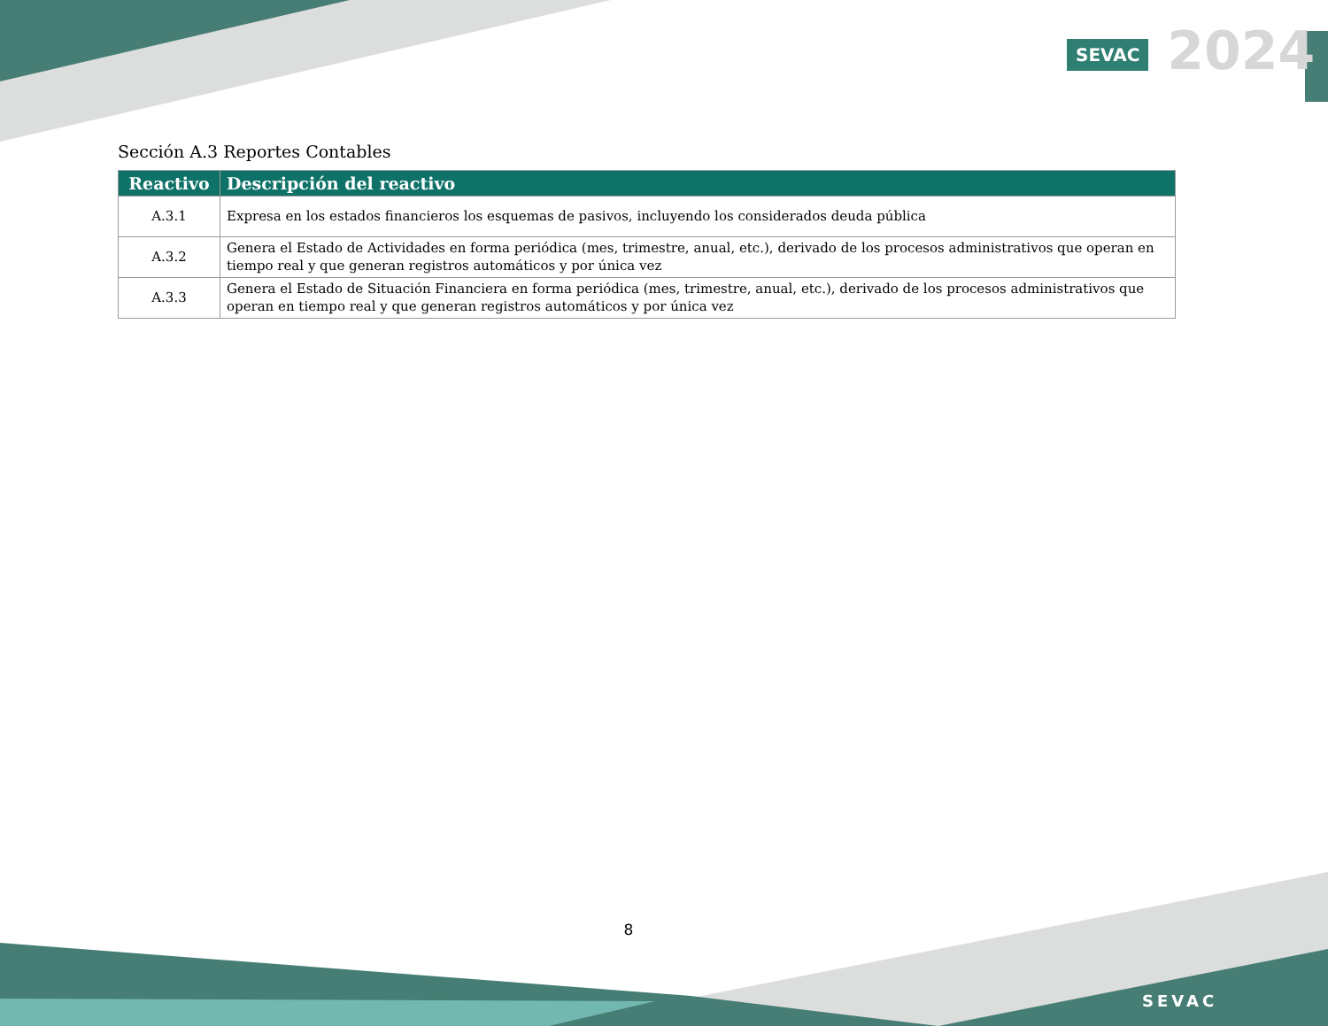SEVAC 2024
Sección A.3 Reportes Contables
| Reactivo | Descripción del reactivo |
| --- | --- |
| A.3.1 | Expresa en los estados financieros los esquemas de pasivos, incluyendo los considerados deuda pública |
| A.3.2 | Genera el Estado de Actividades en forma periódica (mes, trimestre, anual, etc.), derivado de los procesos administrativos que operan en tiempo real y que generan registros automáticos y por única vez |
| A.3.3 | Genera el Estado de Situación Financiera en forma periódica (mes, trimestre, anual, etc.), derivado de los procesos administrativos que operan en tiempo real y que generan registros automáticos y por única vez |
8
SEVAC